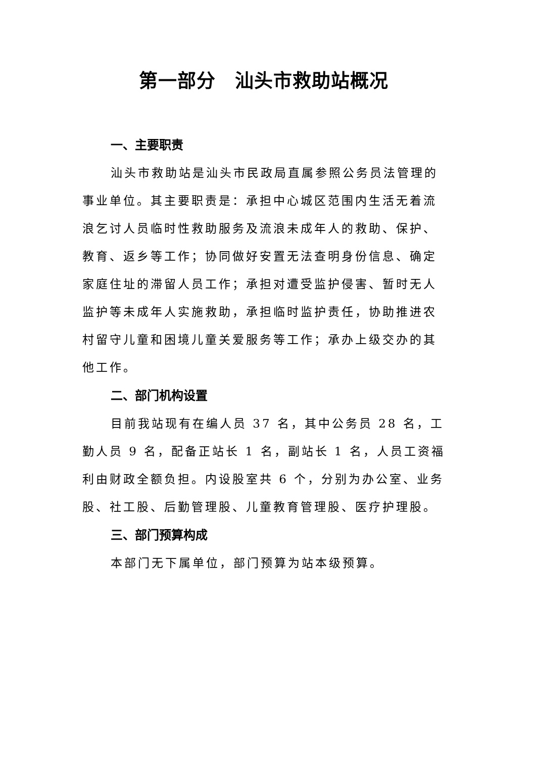第一部分　汕头市救助站概况
一、主要职责
汕头市救助站是汕头市民政局直属参照公务员法管理的事业单位。其主要职责是：承担中心城区范围内生活无着流浪乞讨人员临时性救助服务及流浪未成年人的救助、保护、教育、返乡等工作；协同做好安置无法查明身份信息、确定家庭住址的滞留人员工作；承担对遭受监护侵害、暂时无人监护等未成年人实施救助，承担临时监护责任，协助推进农村留守儿童和困境儿童关爱服务等工作；承办上级交办的其他工作。
二、部门机构设置
目前我站现有在编人员 37 名，其中公务员 28 名，工勤人员 9 名，配备正站长 1 名，副站长 1 名，人员工资福利由财政全额负担。内设股室共 6 个，分别为办公室、业务股、社工股、后勤管理股、儿童教育管理股、医疗护理股。
三、部门预算构成
本部门无下属单位，部门预算为站本级预算。